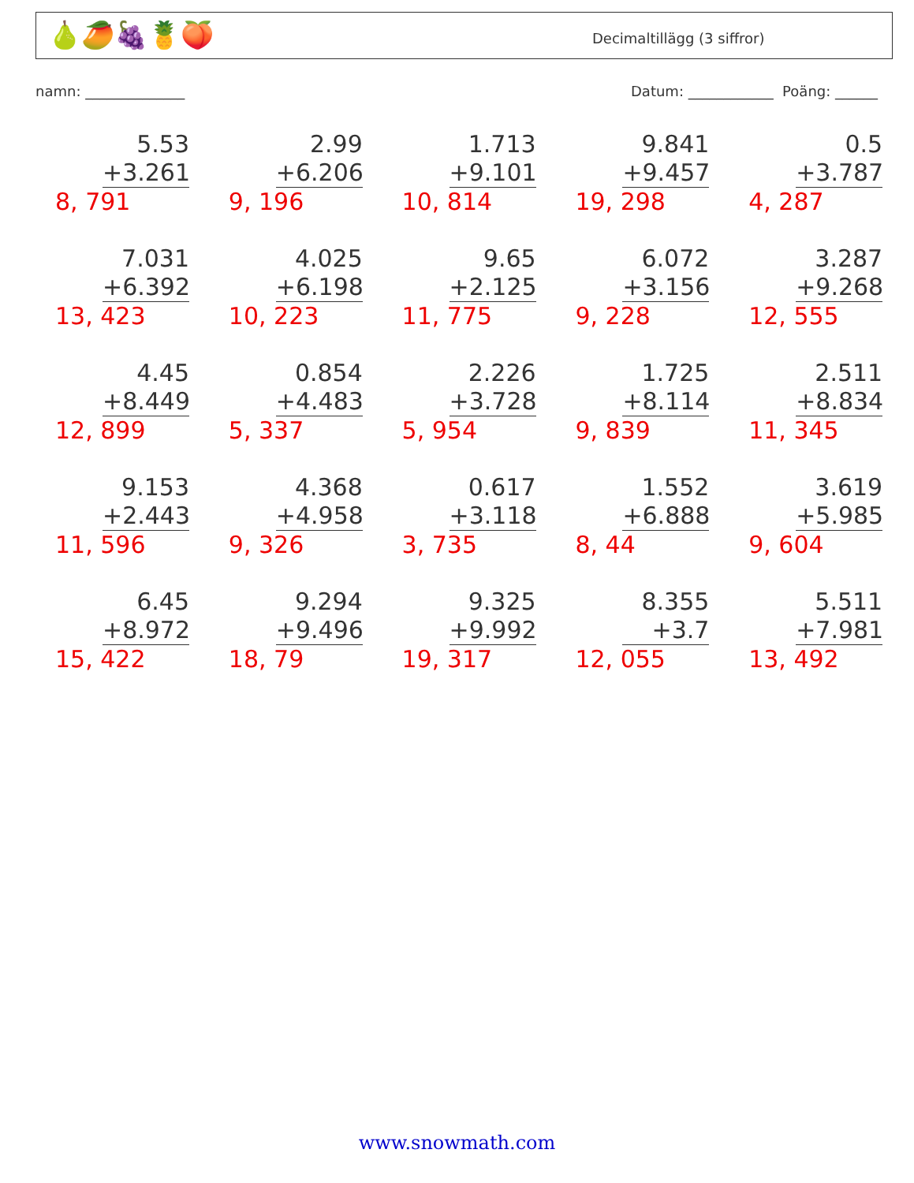🍐🥭🍇🍍🍑 Decimaltillägg (3 siffror)
namn: ______________
Datum: ____________ Poäng: ______
| 5.53 +3.261 8, 791 | 2.99 +6.206 9, 196 | 1.713 +9.101 10, 814 | 9.841 +9.457 19, 298 | 0.5 +3.787 4, 287 |
| 7.031 +6.392 13, 423 | 4.025 +6.198 10, 223 | 9.65 +2.125 11, 775 | 6.072 +3.156 9, 228 | 3.287 +9.268 12, 555 |
| 4.45 +8.449 12, 899 | 0.854 +4.483 5, 337 | 2.226 +3.728 5, 954 | 1.725 +8.114 9, 839 | 2.511 +8.834 11, 345 |
| 9.153 +2.443 11, 596 | 4.368 +4.958 9, 326 | 0.617 +3.118 3, 735 | 1.552 +6.888 8, 44 | 3.619 +5.985 9, 604 |
| 6.45 +8.972 15, 422 | 9.294 +9.496 18, 79 | 9.325 +9.992 19, 317 | 8.355 +3.7 12, 055 | 5.511 +7.981 13, 492 |
www.snowmath.com